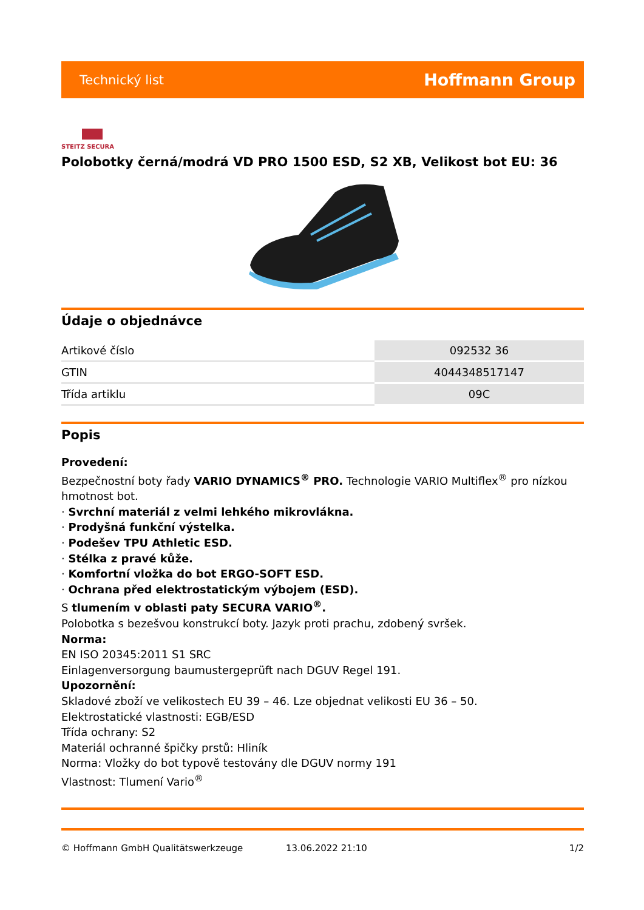Technický list Hoffmann Group
STEITZ SECURA
Polobotky černá/modrá VD PRO 1500 ESD, S2 XB, Velikost bot EU: 36
Údaje o objednávce
| Artikové číslo | 092532 36 |
| GTIN | 4044348517147 |
| Třída artiklu | 09C |
Popis
Provedení:
Bezpečnostní boty řady VARIO DYNAMICS<sup>®</sup> PRO. Technologie VARIO Multiflex<sup>®</sup> pro nízkou hmotnost bot.
· Svrchní materiál z velmi lehkého mikrovlákna.
· Prodyšná funkční výstelka.
· Podešev TPU Athletic ESD.
· Stélka z pravé kůže.
· Komfortní vložka do bot ERGO-SOFT ESD.
· Ochrana před elektrostatickým výbojem (ESD).
S tlumením v oblasti paty SECURA VARIO<sup>®</sup>.
Polobotka s bezešvou konstrukcí boty. Jazyk proti prachu, zdobený svršek.
Norma:
EN ISO 20345:2011 S1 SRC
Einlagenversorgung baumustergeprüft nach DGUV Regel 191.
Upozornění:
Skladové zboží ve velikostech EU 39 – 46. Lze objednat velikosti EU 36 – 50.
Elektrostatické vlastnosti: EGB/ESD
Třída ochrany: S2
Materiál ochranné špičky prstů: Hliník
Norma: Vložky do bot typově testovány dle DGUV normy 191
Vlastnost: Tlumení Vario<sup>®</sup>
© Hoffmann GmbH Qualitätswerkzeuge 13.06.2022 21:10 1/2